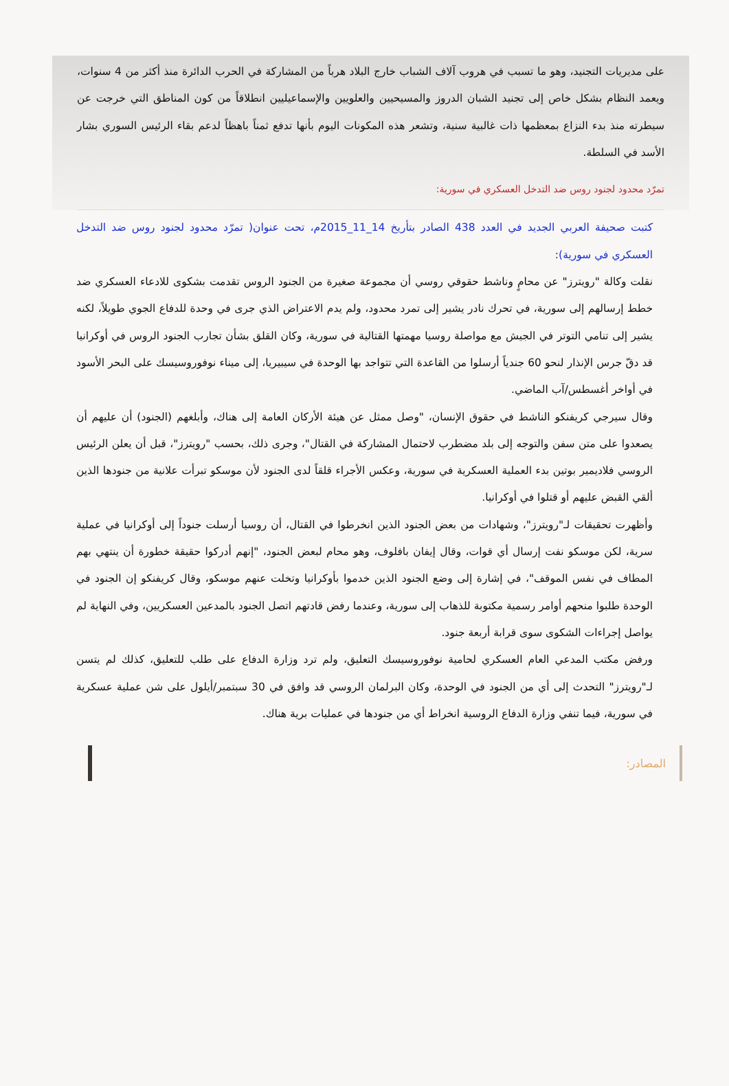على مديريات التجنيد، وهو ما تسبب في هروب آلاف الشباب خارج البلاد هرباً من المشاركة في الحرب الدائرة منذ أكثر من 4 سنوات، ويعمد النظام بشكل خاص إلى تجنيد الشبان الدروز والمسيحيين والعلويين والإسماعيليين انطلاقاً من كون المناطق التي خرجت عن سيطرته منذ بدء النزاع بمعظمها ذات غالبية سنية، وتشعر هذه المكونات اليوم بأنها تدفع ثمناً باهظاً لدعم بقاء الرئيس السوري بشار الأسد في السلطة.
تمرّد محدود لجنود روس ضد التدخل العسكري في سورية:
كتبت صحيفة العربي الجديد في العدد 438 الصادر بتأريخ 14_11_2015م، تحت عنوان( تمرّد محدود لجنود روس ضد التدخل العسكري في سورية):
نقلت وكالة "رويترز" عن محامٍ وناشط حقوقي روسي أن مجموعة صغيرة من الجنود الروس تقدمت بشكوى للادعاء العسكري ضد خطط إرسالهم إلى سورية، في تحرك نادر يشير إلى تمرد محدود، ولم يدم الاعتراض الذي جرى في وحدة للدفاع الجوي طويلاً، لكنه يشير إلى تنامي التوتر في الجيش مع مواصلة روسيا مهمتها القتالية في سورية، وكان القلق بشأن تجارب الجنود الروس في أوكرانيا قد دقّ جرس الإنذار لنحو 60 جندياً أرسلوا من القاعدة التي تتواجد بها الوحدة في سيبيريا، إلى ميناء نوفوروسيسك على البحر الأسود في أواخر أغسطس/آب الماضي.
وقال سيرجي كريفنكو الناشط في حقوق الإنسان، "وصل ممثل عن هيئة الأركان العامة إلى هناك، وأبلغهم (الجنود) أن عليهم أن يصعدوا على متن سفن والتوجه إلى بلد مضطرب لاحتمال المشاركة في القتال"، وجرى ذلك، بحسب "رويترز"، قبل أن يعلن الرئيس الروسي فلاديمير بوتين بدء العملية العسكرية في سورية، وعكس الأجراء قلقاً لدى الجنود لأن موسكو تبرأت علانية من جنودها الذين ألقي القبض عليهم أو قتلوا في أوكرانيا.
وأظهرت تحقيقات لـ"رويترز"، وشهادات من بعض الجنود الذين انخرطوا في القتال، أن روسيا أرسلت جنوداً إلى أوكرانيا في عملية سرية، لكن موسكو نفت إرسال أي قوات، وقال إيفان بافلوف، وهو محام لبعض الجنود، "إنهم أدركوا حقيقة خطورة أن ينتهي بهم المطاف في نفس الموقف"، في إشارة إلى وضع الجنود الذين خدموا بأوكرانيا وتخلت عنهم موسكو، وقال كريفنكو إن الجنود في الوحدة طلبوا منحهم أوامر رسمية مكتوبة للذهاب إلى سورية، وعندما رفض قادتهم اتصل الجنود بالمدعين العسكريين، وفي النهاية لم يواصل إجراءات الشكوى سوى قرابة أربعة جنود.
ورفض مكتب المدعي العام العسكري لحامية نوفوروسيسك التعليق، ولم ترد وزارة الدفاع على طلب للتعليق، كذلك لم يتسن لـ"رويترز" التحدث إلى أي من الجنود في الوحدة، وكان البرلمان الروسي قد وافق في 30 سبتمبر/أيلول على شن عملية عسكرية في سورية، فيما تنفي وزارة الدفاع الروسية انخراط أي من جنودها في عمليات برية هناك.
المصادر: